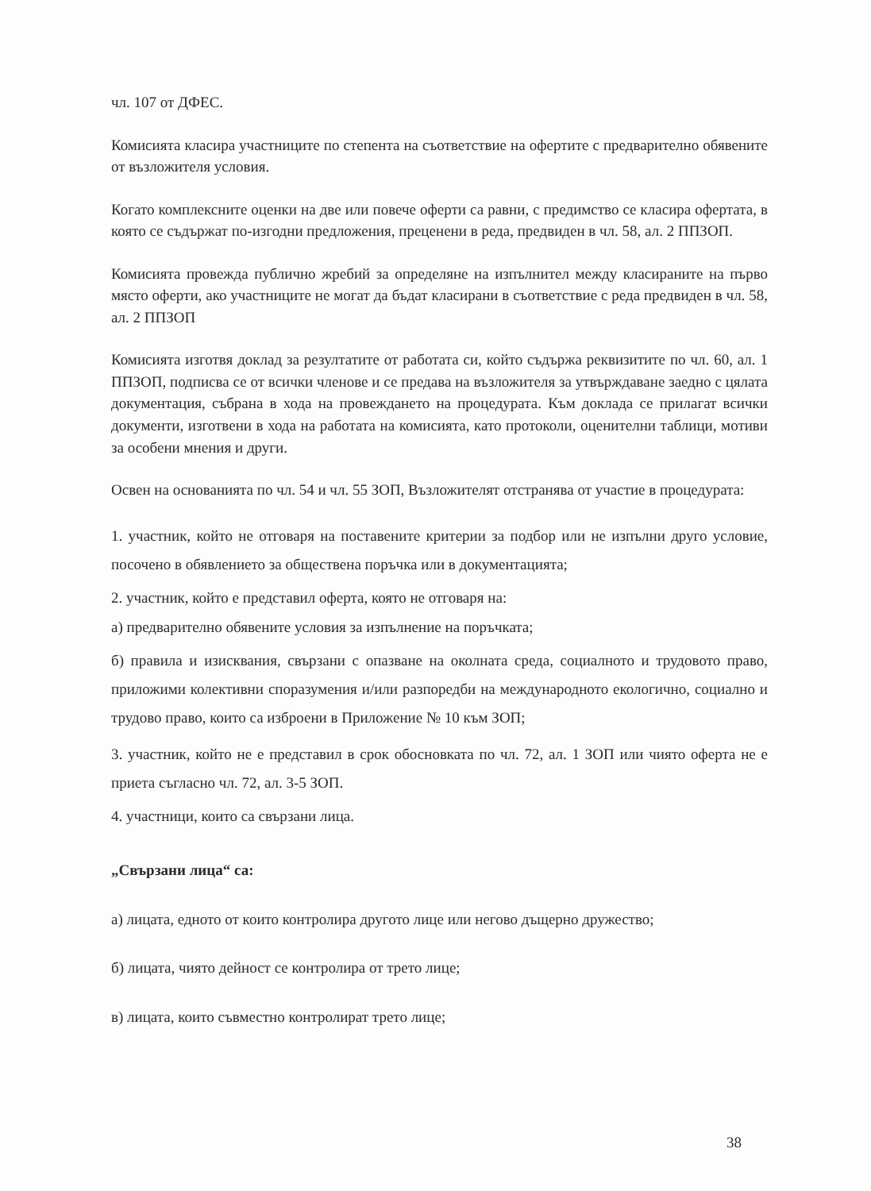чл. 107 от ДФЕС.
Комисията класира участниците по степента на съответствие на офертите с предварително обявените от възложителя условия.
Когато комплексните оценки на две или повече оферти са равни, с предимство се класира офертата, в която се съдържат по-изгодни предложения, преценени в реда, предвиден в чл. 58, ал. 2 ППЗОП.
Комисията провежда публично жребий за определяне на изпълнител между класираните на първо място оферти, ако участниците не могат да бъдат класирани в съответствие с реда предвиден в чл. 58, ал. 2 ППЗОП
Комисията изготвя доклад за резултатите от работата си, който съдържа реквизитите по чл. 60, ал. 1 ППЗОП, подписва се от всички членове и се предава на възложителя за утвърждаване заедно с цялата документация, събрана в хода на провеждането на процедурата. Към доклада се прилагат всички документи, изготвени в хода на работата на комисията, като протоколи, оценителни таблици, мотиви за особени мнения и други.
Освен на основанията по чл. 54 и чл. 55 ЗОП, Възложителят отстранява от участие в процедурата:
1. участник, който не отговаря на поставените критерии за подбор или не изпълни друго условие, посочено в обявлението за обществена поръчка или в документацията;
2. участник, който е представил оферта, която не отговаря на:
а) предварително обявените условия за изпълнение на поръчката;
б) правила и изисквания, свързани с опазване на околната среда, социалното и трудовото право, приложими колективни споразумения и/или разпоредби на международното екологично, социално и трудово право, които са изброени в Приложение № 10 към ЗОП;
3. участник, който не е представил в срок обосновката по чл. 72, ал. 1 ЗОП или чиято оферта не е приета съгласно чл. 72, ал. 3-5 ЗОП.
4. участници, които са свързани лица.
„Свързани лица“ са:
а) лицата, едното от които контролира другото лице или негово дъщерно дружество;
б) лицата, чиято дейност се контролира от трето лице;
в) лицата, които съвместно контролират трето лице;
38